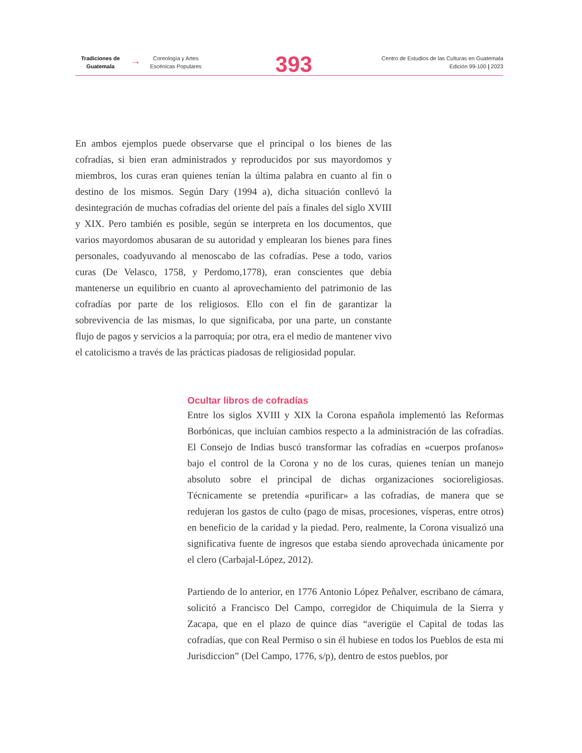Tradiciones de Guatemala
→
Coreología y Artes Escénicas Populares
393
Centro de Estudios de las Culturas en Guatemala
Edición 99-100 | 2023
En ambos ejemplos puede observarse que el principal o los bienes de las cofradías, si bien eran administrados y reproducidos por sus mayordomos y miembros, los curas eran quienes tenían la última palabra en cuanto al fin o destino de los mismos. Según Dary (1994 a), dicha situación conllevó la desintegración de muchas cofradías del oriente del país a finales del siglo XVIII y XIX. Pero también es posible, según se interpreta en los documentos, que varios mayordomos abusaran de su autoridad y emplearan los bienes para fines personales, coadyuvando al menoscabo de las cofradías. Pese a todo, varios curas (De Velasco, 1758, y Perdomo,1778), eran conscientes que debía mantenerse un equilibrio en cuanto al aprovechamiento del patrimonio de las cofradías por parte de los religiosos. Ello con el fin de garantizar la sobrevivencia de las mismas, lo que significaba, por una parte, un constante flujo de pagos y servicios a la parroquia; por otra, era el medio de mantener vivo el catolicismo a través de las prácticas piadosas de religiosidad popular.
Ocultar libros de cofradías
Entre los siglos XVIII y XIX la Corona española implementó las Reformas Borbónicas, que incluían cambios respecto a la administración de las cofradías. El Consejo de Indias buscó transformar las cofradías en «cuerpos profanos» bajo el control de la Corona y no de los curas, quienes tenían un manejo absoluto sobre el principal de dichas organizaciones socioreligiosas. Técnicamente se pretendía «purificar» a las cofradías, de manera que se redujeran los gastos de culto (pago de misas, procesiones, vísperas, entre otros) en beneficio de la caridad y la piedad. Pero, realmente, la Corona visualizó una significativa fuente de ingresos que estaba siendo aprovechada únicamente por el clero (Carbajal-López, 2012).
Partiendo de lo anterior, en 1776 Antonio López Peñalver, escribano de cámara, solicitó a Francisco Del Campo, corregidor de Chiquimula de la Sierra y Zacapa, que en el plazo de quince días “averigüe el Capital de todas las cofradías, que con Real Permiso o sin él hubiese en todos los Pueblos de esta mi Jurisdiccion” (Del Campo, 1776, s/p), dentro de estos pueblos, por